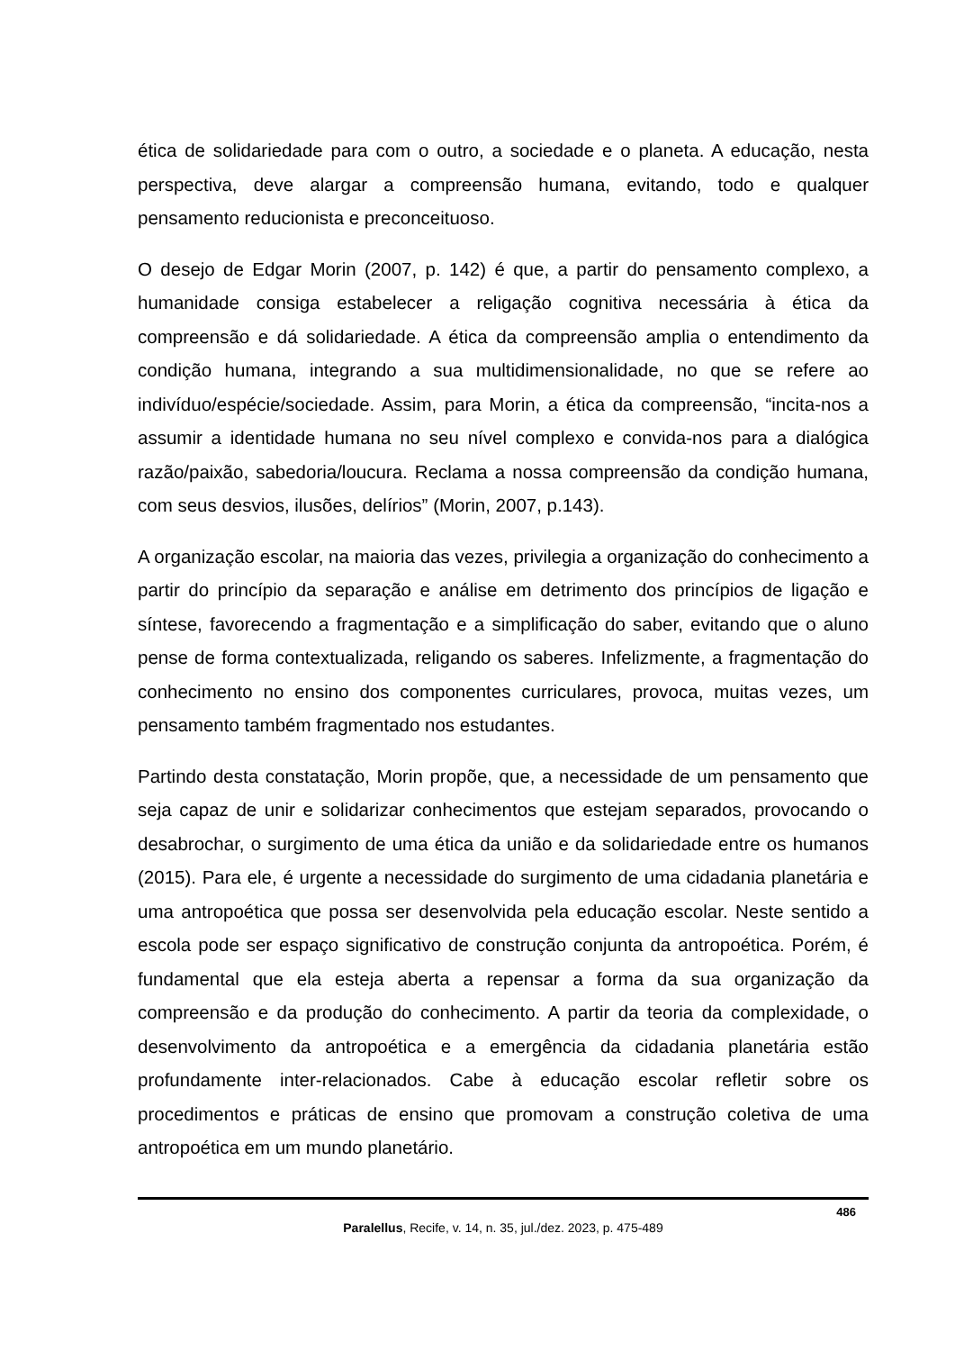ética de solidariedade para com o outro, a sociedade e o planeta. A educação, nesta perspectiva, deve alargar a compreensão humana, evitando, todo e qualquer pensamento reducionista e preconceituoso.
O desejo de Edgar Morin (2007, p. 142) é que, a partir do pensamento complexo, a humanidade consiga estabelecer a religação cognitiva necessária à ética da compreensão e dá solidariedade. A ética da compreensão amplia o entendimento da condição humana, integrando a sua multidimensionalidade, no que se refere ao indivíduo/espécie/sociedade. Assim, para Morin, a ética da compreensão, “incita-nos a assumir a identidade humana no seu nível complexo e convida-nos para a dialógica razão/paixão, sabedoria/loucura. Reclama a nossa compreensão da condição humana, com seus desvios, ilusões, delírios” (Morin, 2007, p.143).
A organização escolar, na maioria das vezes, privilegia a organização do conhecimento a partir do princípio da separação e análise em detrimento dos princípios de ligação e síntese, favorecendo a fragmentação e a simplificação do saber, evitando que o aluno pense de forma contextualizada, religando os saberes. Infelizmente, a fragmentação do conhecimento no ensino dos componentes curriculares, provoca, muitas vezes, um pensamento também fragmentado nos estudantes.
Partindo desta constatação, Morin propõe, que, a necessidade de um pensamento que seja capaz de unir e solidarizar conhecimentos que estejam separados, provocando o desabrochar, o surgimento de uma ética da união e da solidariedade entre os humanos (2015). Para ele, é urgente a necessidade do surgimento de uma cidadania planetária e uma antropoética que possa ser desenvolvida pela educação escolar. Neste sentido a escola pode ser espaço significativo de construção conjunta da antropoética. Porém, é fundamental que ela esteja aberta a repensar a forma da sua organização da compreensão e da produção do conhecimento. A partir da teoria da complexidade, o desenvolvimento da antropoética e a emergência da cidadania planetária estão profundamente inter-relacionados. Cabe à educação escolar refletir sobre os procedimentos e práticas de ensino que promovam a construção coletiva de uma antropoética em um mundo planetário.
486
Paralellus, Recife, v. 14, n. 35, jul./dez. 2023, p. 475-489